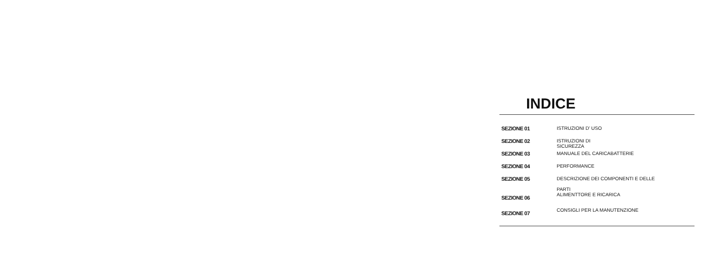INDICE
| SEZIONE 01 | ISTRUZIONI D’ USO |
| SEZIONE 02 | ISTRUZIONI DI SICUREZZA |
| SEZIONE 03 | MANUALE DEL CARICABATTERIE |
| SEZIONE 04 | PERFORMANCE |
| SEZIONE 05 | DESCRIZIONE DEI COMPONENTI E DELLE PARTI |
| SEZIONE 06 | ALIMENTTORE E RICARICA |
| SEZIONE 07 | CONSIGLI PER LA MANUTENZIONE |